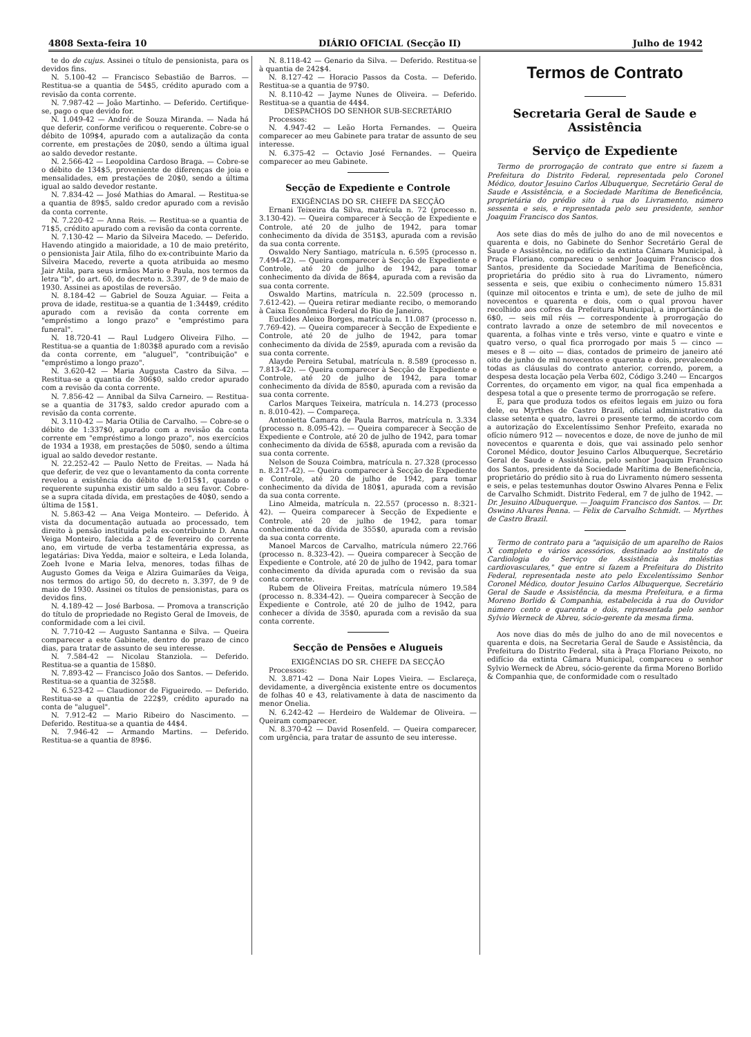4808 Sexta-feira 10 DIÁRIO OFICIAL (Secção II) Julho de 1942
te do de cujus. Assinei o título de pensionista, para os devidos fins.
N. 5.100-42 — Francisco Sebastião de Barros. — Restitua-se a quantia de 54$5, crédito apurado com a revisão da conta corrente.
N. 7.987-42 — João Martinho. — Deferido. Certifique-se, pago o que devido for.
N. 1.049-42 — André de Souza Miranda. — Nada há que deferir, conforme verificou o requerente. Cobre-se o débito de 109$4, apurado com a autalização da conta corrente, em prestações de 20$0, sendo a última igual ao saldo devedor restante.
N. 2.566-42 — Leopoldina Cardoso Braga. — Cobre-se o débito de 134$5, proveniente de diferenças de joia e mensalidades, em prestações de 20$0, sendo a última igual ao saldo devedor restante.
N. 7.834-42 — José Mathias do Amaral. — Restitua-se a quantia de 89$5, saldo credor apurado com a revisão da conta corrente.
N. 7.220-42 — Anna Reis. — Restitua-se a quantia de 71$5, crédito apurado com a revisão da conta corrente.
N. 7.130-42 — Mario da Silveira Macedo. — Deferido. Havendo atingido a maioridade, a 10 de maio pretérito, o pensionista Jair Atila, filho do ex-contribuinte Mario da Silveira Macedo, reverte a quota atribuida ao mesmo Jair Atila, para seus irmãos Mario e Paula, nos termos da letra "b", do art. 60, do decreto n. 3.397, de 9 de maio de 1930. Assinei as apostilas de reversão.
N. 8.184-42 — Gabriel de Souza Aguiar. — Feita a prova de idade, restitua-se a quantia de 1:344$9, crédito apurado com a revisão da conta corrente em "empréstimo a longo prazo" e "empréstimo para funeral".
N. 18.720-41 — Raul Ludgero Oliveira Filho. — Restitua-se a quantia de 1:803$8 apurado com a revisão da conta corrente, em "aluguel", "contribuição" e "empréstimo a longo prazo".
N. 3.620-42 — Maria Augusta Castro da Silva. — Restitua-se a quantia de 306$0, saldo credor apurado com a revisão da conta corrente.
N. 7.856-42 — Annibal da Silva Carneiro. — Restitua-se a quantia de 317$3, saldo credor apurado com a revisão da conta corrente.
N. 3.110-42 — Maria Otilia de Carvalho. — Cobre-se o débito de 1:337$0, apurado com a revisão da conta corrente em "empréstimo a longo prazo", nos exercícios de 1934 a 1938, em prestações de 50$0, sendo a última igual ao saldo devedor restante.
N. 22.252-42 — Paulo Netto de Freitas. — Nada há que deferir, de vez que o levantamento da conta corrente revelou a existência do débito de 1:015$1, quando o requerente supunha existir um saldo a seu favor. Cobre-se a supra citada dívida, em prestações de 40$0, sendo a última de 15$1.
N. 5.863-42 — Ana Veiga Monteiro. — Deferido. À vista da documentação autuada ao processado, tem direito à pensão instituida pela ex-contribuinte D. Anna Veiga Monteiro, falecida a 2 de fevereiro do corrente ano, em virtude de verba testamentária expressa, as legatárias: Diva Yedda, maior e solteira, e Leda Iolanda, Zoeh Ivone e Maria Ielva, menores, todas filhas de Augusto Gomes da Veiga e Alzira Guimarães da Veiga, nos termos do artigo 50, do decreto n. 3.397, de 9 de maio de 1930. Assinei os títulos de pensionistas, para os devidos fins.
N. 4.189-42 — José Barbosa. — Promova a transcrição do título de propriedade no Registo Geral de Imoveis, de conformidade com a lei civil.
N. 7.710-42 — Augusto Santanna e Silva. — Queira comparecer a este Gabinete, dentro do prazo de cinco dias, para tratar de assunto de seu interesse.
N. 7.584-42 — Nicolau Stanziola. — Deferido. Restitua-se a quantia de 158$0.
N. 7.893-42 — Francisco João dos Santos. — Deferido. Restitua-se a quantia de 325$8.
N. 6.523-42 — Claudionor de Figueiredo. — Deferido. Restitua-se a quantia de 222$9, crédito apurado na conta de "aluguel".
N. 7.912-42 — Mario Ribeiro do Nascimento. — Deferido. Restitua-se a quantia de 44$4.
N. 7.946-42 — Armando Martins. — Deferido. Restitua-se a quantia de 89$6.
N. 8.118-42 — Genario da Silva. — Deferido. Restitua-se à quantia de 242$4.
N. 8.127-42 — Horacio Passos da Costa. — Deferido. Restitua-se a quantia de 97$0.
N. 8.110-42 — Jayme Nunes de Oliveira. — Deferido. Restitua-se a quantia de 44$4.
DESPACHOS DO SENHOR SUB-SECRETÁRIO
Processos:
N. 4.947-42 — Leão Horta Fernandes. — Queira comparecer ao meu Gabinete para tratar de assunto de seu interesse.
N. 6.375-42 — Octavio José Fernandes. — Queira comparecer ao meu Gabinete.
Secção de Expediente e Controle
EXIGÊNCIAS DO SR. CHEFE DA SECÇÃO
Ernani Teixeira da Silva, matrícula n. 72 (processo n. 3.130-42). — Queira comparecer à Secção de Expediente e Controle, até 20 de julho de 1942, para tomar conhecimento da dívida de 351$3, apurada com a revisão da sua conta corrente.
Oswaldo Nery Santiago, matrícula n. 6.595 (processo n. 7.494-42). — Queira comparecer à Secção de Expediente e Controle, até 20 de julho de 1942, para tomar conhecimento da dívida de 86$4, apurada com a revisão da sua conta corrente.
Oswaldo Martins, matrícula n. 22.509 (processo n. 7.612-42). — Queira retirar mediante recibo, o memorando à Caixa Econômica Federal do Rio de Janeiro.
Euclides Aleixo Borges, matrícula n. 11.087 (processo n. 7.769-42). — Queira comparecer à Secção de Expediente e Controle, até 20 de julho de 1942, para tomar conhecimento da dívida de 25$9, apurada com a revisão da sua conta corrente.
Alayde Pereira Setubal, matrícula n. 8.589 (processo n. 7.813-42). — Queira comparecer à Secção de Expediente e Controle, até 20 de julho de 1942, para tomar conhecimento da dívida de 85$0, apurada com a revisão da sua conta corrente.
Carlos Marques Teixeira, matrícula n. 14.273 (processo n. 8.010-42). — Compareça.
Antonietta Camara de Paula Barros, matrícula n. 3.334 (processo n. 8.095-42). — Queira comparecer à Secção de Expediente e Controle, até 20 de julho de 1942, para tomar conhecimento da dívida de 65$8, apurada com a revisão da sua conta corrente.
Nelson de Souza Coimbra, matrícula n. 27.328 (processo n. 8.217-42). — Queira comparecer à Secção de Expediente e Controle, até 20 de julho de 1942, para tomar conhecimento da dívida de 180$1, apurada com a revisão da sua conta corrente.
Lino Almeida, matrícula n. 22.557 (processo n. 8:321-42). — Queira comparecer à Secção de Expediente e Controle, até 20 de julho de 1942, para tomar conhecimento da dívida de 355$0, apurada com a revisão da sua conta corrente.
Manoel Marcos de Carvalho, matrícula número 22.766 (processo n. 8.323-42). — Queira comparecer à Secção de Expediente e Controle, até 20 de julho de 1942, para tomar conhecimento da dívida apurada com o revisão da sua conta corrente.
Rubem de Oliveira Freitas, matrícula número 19.584 (processo n. 8.334-42). — Queira comparecer à Secção de Expediente e Controle, até 20 de julho de 1942, para conhecer a dívida de 35$0, apurada com a revisão da sua conta corrente.
Secção de Pensões e Alugueis
EXIGÊNCIAS DO SR. CHEFE DA SECÇÃO
Processos:
N. 3.871-42 — Dona Nair Lopes Vieira. — Esclareça, devidamente, a divergência existente entre os documentos de folhas 40 e 43, relativamente à data de nascimento da menor Onelia.
N. 6.242-42 — Herdeiro de Waldemar de Oliveira. — Queiram comparecer.
N. 8.370-42 — David Rosenfeld. — Queira comparecer, com urgência, para tratar de assunto de seu interesse.
Termos de Contrato
Secretaria Geral de Saude e Assistência
Serviço de Expediente
Termo de prorrogação de contrato que entre si fazem a Prefeitura do Distrito Federal, representada pelo Coronel Médico, doutor Jesuino Carlos Albuquerque, Secretário Geral de Saude e Assistência, e a Sociedade Marítima de Beneficência, proprietária do prédio sito à rua do Livramento, número sessenta e seis, e representada pelo seu presidente, senhor Joaquim Francisco dos Santos.
Aos sete dias do mês de julho do ano de mil novecentos e quarenta e dois, no Gabinete do Senhor Secretário Geral de Saude e Assistência, no edifício da extinta Câmara Municipal, à Praça Floriano, compareceu o senhor Joaquim Francisco dos Santos, presidente da Sociedade Marítima de Beneficência, proprietária do prédio sito à rua do Livramento, número sessenta e seis, que exibiu o conhecimento número 15.831 (quinze mil oitocentos e trinta e um), de sete de julho de mil novecentos e quarenta e dois, com o qual provou haver recolhido aos cofres da Prefeitura Municipal, a importância de 6$0, — seis mil réis — correspondente à prorrogação do contrato lavrado a onze de setembro de mil novecentos e quarenta, a folhas vinte e três verso, vinte e quatro e vinte e quatro verso, o qual fica prorrogado por mais 5 — cinco — meses e 8 — oito — dias, contados de primeiro de janeiro até oito de junho de mil novecentos e quarenta e dois, prevalecendo todas as cláusulas do contrato anterior, correndo, porem, a despesa desta locação pela Verba 602, Código 3.240 — Encargos Correntes, do orçamento em vigor, na qual fica empenhada a despesa total a que o presente termo de prorrogação se refere.
E, para que produza todos os efeitos legais em juizo ou fora dele, eu Myrthes de Castro Brazil, oficial administrativo da classe setenta e quatro, lavrei o presente termo, de acordo com a autorização do Excelentíssimo Senhor Prefeito, exarada no ofício número 912 — novecentos e doze, de nove de junho de mil novecentos e quarenta e dois, que vai assinado pelo senhor Coronel Médico, doutor Jesuino Carlos Albuquerque, Secretário Geral de Saude e Assistência, pelo senhor Joaquim Francisco dos Santos, presidente da Sociedade Marítima de Beneficência, proprietário do prédio sito à rua do Livramento número sessenta e seis, e pelas testemunhas doutor Oswino Alvares Penna e Felix de Carvalho Schmidt. Distrito Federal, em 7 de julho de 1942. — Dr. Jesuino Albuquerque. — Joaquim Francisco dos Santos. — Dr. Oswino Alvares Penna. — Felix de Carvalho Schmidt. — Myrthes de Castro Brazil.
Termo de contrato para a "aquisição de um aparelho de Raios X completo e vários acessórios, destinado ao Instituto de Cardiologia do Serviço de Assistência às moléstias cardiovasculares," que entre si fazem a Prefeitura do Distrito Federal, representada neste ato pelo Excelentíssimo Senhor Coronel Médico, doutor Jesuino Carlos Albuquerque, Secretário Geral de Saude e Assistência, da mesma Prefeitura, e a firma Moreno Borlido & Companhia, estabelecida à rua do Ouvidor número cento e quarenta e dois, representada pelo senhor Sylvio Werneck de Abreu, sócio-gerente da mesma firma.
Aos nove dias do mês de julho do ano de mil novecentos e quarenta e dois, na Secretaria Geral de Saude e Assistência, da Prefeitura do Distrito Federal, sita à Praça Floriano Peixoto, no edifício da extinta Câmara Municipal, compareceu o senhor Sylvio Werneck de Abreu, sócio-gerente da firma Moreno Borlido & Companhia que, de conformidade com o resultado